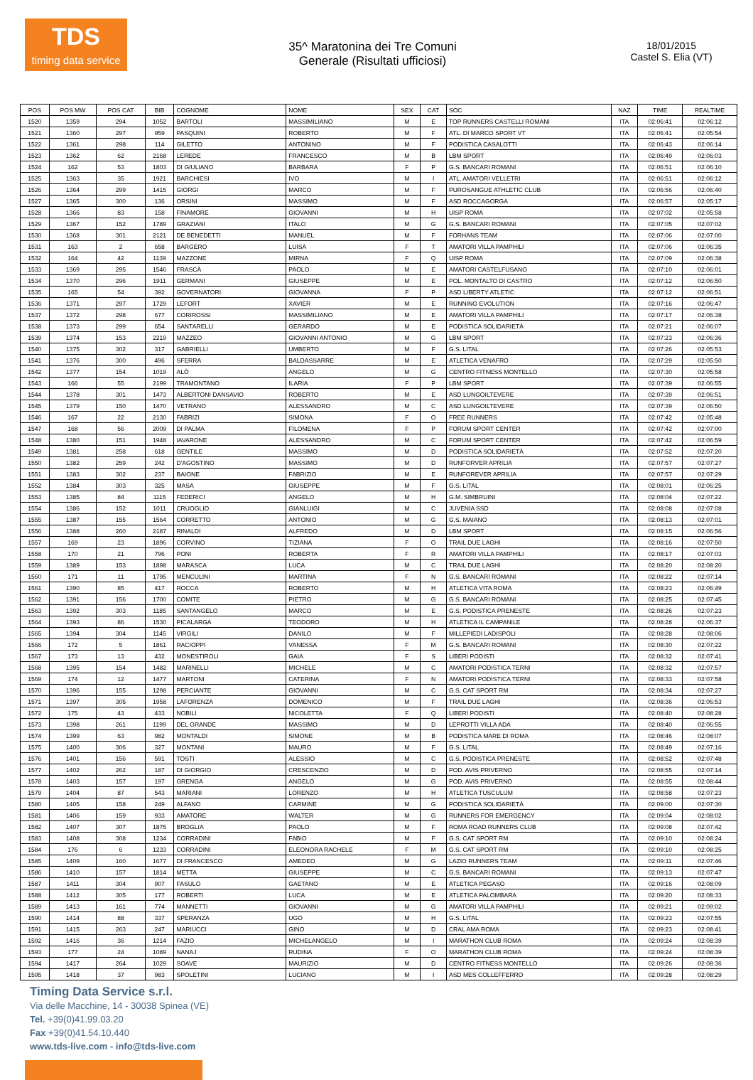TDS
timing data service
35^ Maratonina dei Tre Comuni
Generale (Risultati ufficiosi)
18/01/2015
Castel S. Elia (VT)
| POS | POS MW | POS CAT | BIB | COGNOME | NOME | SEX | CAT | SOC | NAZ | TIME | REALTIME |
| --- | --- | --- | --- | --- | --- | --- | --- | --- | --- | --- | --- |
| 1520 | 1359 | 294 | 1052 | BARTOLI | MASSIMILIANO | M | E | TOP RUNNERS CASTELLI ROMANI | ITA | 02:06:41 | 02:06:12 |
| 1521 | 1360 | 297 | 959 | PASQUINI | ROBERTO | M | F | ATL. DI MARCO SPORT VT | ITA | 02:06:41 | 02:05:54 |
| 1522 | 1361 | 298 | 114 | GILETTO | ANTONINO | M | F | PODISTICA CASALOTTI | ITA | 02:06:43 | 02:06:14 |
| 1523 | 1362 | 62 | 2168 | LEREDE | FRANCESCO | M | B | LBM SPORT | ITA | 02:06:49 | 02:06:03 |
| 1524 | 162 | 53 | 1803 | DI GIULIANO | BARBARA | F | P | G.S. BANCARI ROMANI | ITA | 02:06:51 | 02:06:10 |
| 1525 | 1363 | 35 | 1921 | BARCHIESI | IVO | M | I | ATL. AMATORI VELLETRI | ITA | 02:06:51 | 02:06:12 |
| 1526 | 1364 | 299 | 1415 | GIORGI | MARCO | M | F | PUROSANGUE ATHLETIC CLUB | ITA | 02:06:56 | 02:06:40 |
| 1527 | 1365 | 300 | 136 | ORSINI | MASSIMO | M | F | ASD ROCCAGORGA | ITA | 02:06:57 | 02:05:17 |
| 1528 | 1366 | 83 | 158 | FINAMORE | GIOVANNI | M | H | UISP ROMA | ITA | 02:07:02 | 02:05:58 |
| 1529 | 1367 | 152 | 1789 | GRAZIANI | ITALO | M | G | G.S. BANCARI ROMANI | ITA | 02:07:05 | 02:07:02 |
| 1530 | 1368 | 301 | 2121 | DE BENEDETTI | MANUEL | M | F | FORHANS TEAM | ITA | 02:07:06 | 02:07:00 |
| 1531 | 163 | 2 | 658 | BARGERO | LUISA | F | T | AMATORI VILLA PAMPHILI | ITA | 02:07:06 | 02:06:35 |
| 1532 | 164 | 42 | 1139 | MAZZONE | MIRNA | F | Q | UISP ROMA | ITA | 02:07:09 | 02:06:38 |
| 1533 | 1369 | 295 | 1546 | FRASCÀ | PAOLO | M | E | AMATORI CASTELFUSANO | ITA | 02:07:10 | 02:06:01 |
| 1534 | 1370 | 296 | 1911 | GERMANI | GIUSEPPE | M | E | POL. MONTALTO DI CASTRO | ITA | 02:07:12 | 02:06:50 |
| 1535 | 165 | 54 | 392 | GOVERNATORI | GIOVANNA | F | P | ASD LIBERTY ATLETIC | ITA | 02:07:12 | 02:06:51 |
| 1536 | 1371 | 297 | 1729 | LEFORT | XAVIER | M | E | RUNNING EVOLUTION | ITA | 02:07:16 | 02:06:47 |
| 1537 | 1372 | 298 | 677 | CORIROSSI | MASSIMILIANO | M | E | AMATORI VILLA PAMPHILI | ITA | 02:07:17 | 02:06:38 |
| 1538 | 1373 | 299 | 654 | SANTARELLI | GERARDO | M | E | PODISTICA SOLIDARIETÀ | ITA | 02:07:21 | 02:06:07 |
| 1539 | 1374 | 153 | 2219 | MAZZEO | GIOVANNI ANTONIO | M | G | LBM SPORT | ITA | 02:07:23 | 02:06:36 |
| 1540 | 1375 | 302 | 317 | GABRIELLI | UMBERTO | M | F | G.S. LITAL | ITA | 02:07:26 | 02:05:53 |
| 1541 | 1376 | 300 | 496 | SFERRA | BALDASSARRE | M | E | ATLETICA VENAFRO | ITA | 02:07:29 | 02:05:50 |
| 1542 | 1377 | 154 | 1019 | ALÒ | ANGELO | M | G | CENTRO FITNESS MONTELLO | ITA | 02:07:30 | 02:05:58 |
| 1543 | 166 | 55 | 2199 | TRAMONTANO | ILARIA | F | P | LBM SPORT | ITA | 02:07:39 | 02:06:55 |
| 1544 | 1378 | 301 | 1473 | ALBERTONI DANSAVIO | ROBERTO | M | E | ASD LUNGOILTEVERE | ITA | 02:07:39 | 02:06:51 |
| 1545 | 1379 | 150 | 1470 | VETRANO | ALESSANDRO | M | C | ASD LUNGOILTEVERE | ITA | 02:07:39 | 02:06:50 |
| 1546 | 167 | 22 | 2130 | FABRIZI | SIMONA | F | O | FREE RUNNERS | ITA | 02:07:42 | 02:05:48 |
| 1547 | 168 | 56 | 2009 | DI PALMA | FILOMENA | F | P | FORUM SPORT CENTER | ITA | 02:07:42 | 02:07:00 |
| 1548 | 1380 | 151 | 1948 | IAVARONE | ALESSANDRO | M | C | FORUM SPORT CENTER | ITA | 02:07:42 | 02:06:59 |
| 1549 | 1381 | 258 | 618 | GENTILE | MASSIMO | M | D | PODISTICA SOLIDARIETÀ | ITA | 02:07:52 | 02:07:20 |
| 1550 | 1382 | 259 | 242 | D'AGOSTINO | MASSIMO | M | D | RUNFORVER APRILIA | ITA | 02:07:57 | 02:07:27 |
| 1551 | 1383 | 302 | 237 | BAIONE | FABRIZIO | M | E | RUNFOREVER APRILIA | ITA | 02:07:57 | 02:07:29 |
| 1552 | 1384 | 303 | 325 | MASA | GIUSEPPE | M | F | G.S. LITAL | ITA | 02:08:01 | 02:06:25 |
| 1553 | 1385 | 84 | 1115 | FEDERICI | ANGELO | M | H | G.M. SIMBRUINI | ITA | 02:08:04 | 02:07:22 |
| 1554 | 1386 | 152 | 1011 | CRUOGLIO | GIANLUIGI | M | C | JUVENIA SSD | ITA | 02:08:08 | 02:07:08 |
| 1555 | 1387 | 155 | 1564 | CORRETTO | ANTONIO | M | G | G.S. MAIANO | ITA | 02:08:13 | 02:07:01 |
| 1556 | 1388 | 260 | 2187 | RINALDI | ALFREDO | M | D | LBM SPORT | ITA | 02:08:15 | 02:06:56 |
| 1557 | 169 | 23 | 1896 | CORVINO | TIZIANA | F | O | TRAIL DUE LAGHI | ITA | 02:08:16 | 02:07:50 |
| 1558 | 170 | 21 | 796 | PONI | ROBERTA | F | R | AMATORI VILLA PAMPHILI | ITA | 02:08:17 | 02:07:03 |
| 1559 | 1389 | 153 | 1898 | MARASCA | LUCA | M | C | TRAIL DUE LAGHI | ITA | 02:08:20 | 02:08:20 |
| 1560 | 171 | 11 | 1795 | MENCULINI | MARTINA | F | N | G.S. BANCARI ROMANI | ITA | 02:08:22 | 02:07:14 |
| 1561 | 1390 | 85 | 417 | ROCCA | ROBERTO | M | H | ATLETICA VITA ROMA | ITA | 02:08:23 | 02:06:49 |
| 1562 | 1391 | 156 | 1700 | COMITE | PIETRO | M | G | G.S. BANCARI ROMANI | ITA | 02:08:25 | 02:07:45 |
| 1563 | 1392 | 303 | 1185 | SANTANGELO | MARCO | M | E | G.S. PODISTICA PRENESTE | ITA | 02:08:26 | 02:07:23 |
| 1564 | 1393 | 86 | 1530 | PICALARGA | TEODORO | M | H | ATLETICA IL CAMPANILE | ITA | 02:08:28 | 02:06:37 |
| 1565 | 1394 | 304 | 1145 | VIRGILI | DANILO | M | F | MILLEPIEDI LADISPOLI | ITA | 02:08:28 | 02:08:06 |
| 1566 | 172 | 5 | 1861 | RACIOPPI | VANESSA | F | M | G.S. BANCARI ROMANI | ITA | 02:08:30 | 02:07:22 |
| 1567 | 173 | 13 | 432 | MONESTIROLI | GAIA | F | S | LIBERI PODISTI | ITA | 02:08:32 | 02:07:41 |
| 1568 | 1395 | 154 | 1482 | MARINELLI | MICHELE | M | C | AMATORI PODISTICA TERNI | ITA | 02:08:32 | 02:07:57 |
| 1569 | 174 | 12 | 1477 | MARTONI | CATERINA | F | N | AMATORI PODISTICA TERNI | ITA | 02:08:33 | 02:07:58 |
| 1570 | 1396 | 155 | 1298 | PERCIANTE | GIOVANNI | M | C | G.S. CAT SPORT RM | ITA | 02:08:34 | 02:07:27 |
| 1571 | 1397 | 305 | 1958 | LAFORENZA | DOMENICO | M | F | TRAIL DUE LAGHI | ITA | 02:08:36 | 02:06:53 |
| 1572 | 175 | 43 | 433 | NOBILI | NICOLETTA | F | Q | LIBERI PODISTI | ITA | 02:08:40 | 02:08:28 |
| 1573 | 1398 | 261 | 1199 | DEL GRANDE | MASSIMO | M | D | LEPROTTI VILLA ADA | ITA | 02:08:40 | 02:06:55 |
| 1574 | 1399 | 63 | 982 | MONTALDI | SIMONE | M | B | PODISTICA MARE DI ROMA | ITA | 02:08:46 | 02:08:07 |
| 1575 | 1400 | 306 | 327 | MONTANI | MAURO | M | F | G.S. LITAL | ITA | 02:08:49 | 02:07:16 |
| 1576 | 1401 | 156 | 591 | TOSTI | ALESSIO | M | C | G.S. PODISTICA PRENESTE | ITA | 02:08:52 | 02:07:48 |
| 1577 | 1402 | 262 | 187 | DI GIORGIO | CRESCENZIO | M | D | POD. AVIS PRIVERNO | ITA | 02:08:55 | 02:07:14 |
| 1578 | 1403 | 157 | 197 | GRENGA | ANGELO | M | G | POD. AVIS PRIVERNO | ITA | 02:08:55 | 02:08:44 |
| 1579 | 1404 | 87 | 543 | MARIANI | LORENZO | M | H | ATLETICA TUSCULUM | ITA | 02:08:58 | 02:07:23 |
| 1580 | 1405 | 158 | 249 | ALFANO | CARMINE | M | G | PODISTICA SOLIDARIETÀ | ITA | 02:09:00 | 02:07:30 |
| 1581 | 1406 | 159 | 933 | AMATORE | WALTER | M | G | RUNNERS FOR EMERGENCY | ITA | 02:09:04 | 02:08:02 |
| 1582 | 1407 | 307 | 1875 | BROGLIA | PAOLO | M | F | ROMA ROAD RUNNERS CLUB | ITA | 02:09:08 | 02:07:42 |
| 1583 | 1408 | 308 | 1234 | CORRADINI | FABIO | M | F | G.S. CAT SPORT RM | ITA | 02:09:10 | 02:08:24 |
| 1584 | 176 | 6 | 1233 | CORRADINI | ELEONORA RACHELE | F | M | G.S. CAT SPORT RM | ITA | 02:09:10 | 02:08:25 |
| 1585 | 1409 | 160 | 1677 | DI FRANCESCO | AMEDEO | M | G | LAZIO RUNNERS TEAM | ITA | 02:09:11 | 02:07:46 |
| 1586 | 1410 | 157 | 1814 | METTA | GIUSEPPE | M | C | G.S. BANCARI ROMANI | ITA | 02:09:13 | 02:07:47 |
| 1587 | 1411 | 304 | 907 | FASULO | GAETANO | M | E | ATLETICA PEGASO | ITA | 02:09:16 | 02:08:09 |
| 1588 | 1412 | 305 | 177 | ROBERTI | LUCA | M | E | ATLETICA PALOMBARA | ITA | 02:09:20 | 02:08:33 |
| 1589 | 1413 | 161 | 774 | MANNETTI | GIOVANNI | M | G | AMATORI VILLA PAMPHILI | ITA | 02:09:21 | 02:09:02 |
| 1590 | 1414 | 88 | 337 | SPERANZA | UGO | M | H | G.S. LITAL | ITA | 02:09:23 | 02:07:55 |
| 1591 | 1415 | 263 | 247 | MARIUCCI | GINO | M | D | CRAL AMA ROMA | ITA | 02:09:23 | 02:08:41 |
| 1592 | 1416 | 36 | 1214 | FAZIO | MICHELANGELO | M | I | MARATHON CLUB ROMA | ITA | 02:09:24 | 02:08:39 |
| 1593 | 177 | 24 | 1089 | NANAJ | RUDINA | F | O | MARATHON CLUB ROMA | ITA | 02:09:24 | 02:08:39 |
| 1594 | 1417 | 264 | 1029 | SOAVE | MAURIZIO | M | D | CENTRO FITNESS MONTELLO | ITA | 02:09:26 | 02:08:36 |
| 1595 | 1418 | 37 | 983 | SPOLETINI | LUCIANO | M | I | ASD MES COLLEFFERRO | ITA | 02:09:28 | 02:08:29 |
Timing Data Service s.r.l.
Via delle Macchine, 14 - 30038 Spinea (VE)
Tel. +39(0)41.99.03.20
Fax +39(0)41.54.10.440
www.tds-live.com - info@tds-live.com